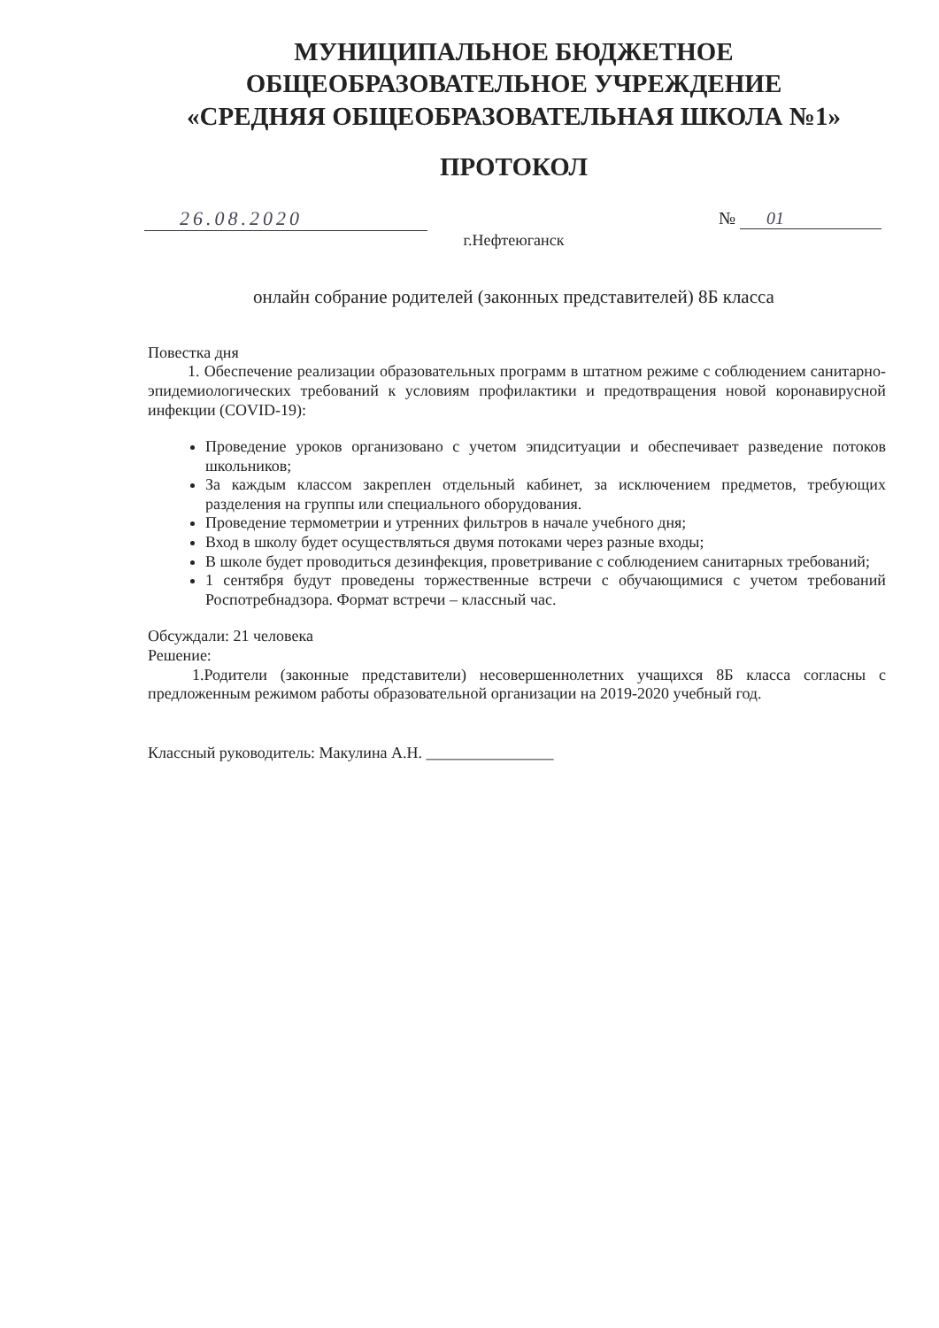МУНИЦИПАЛЬНОЕ БЮДЖЕТНОЕ
ОБЩЕОБРАЗОВАТЕЛЬНОЕ УЧРЕЖДЕНИЕ
«СРЕДНЯЯ ОБЩЕОБРАЗОВАТЕЛЬНАЯ ШКОЛА №1»
ПРОТОКОЛ
26.08.2020 № 01
г.Нефтеюганск
онлайн собрание родителей (законных представителей) 8Б класса
Повестка дня
1. Обеспечение реализации образовательных программ в штатном режиме с соблюдением санитарно-эпидемиологических требований к условиям профилактики и предотвращения новой коронавирусной инфекции (COVID-19):
Проведение уроков организовано с учетом эпидситуации и обеспечивает разведение потоков школьников;
За каждым классом закреплен отдельный кабинет, за исключением предметов, требующих разделения на группы или специального оборудования.
Проведение термометрии и утренних фильтров в начале учебного дня;
Вход в школу будет осуществляться двумя потоками через разные входы;
В школе будет проводиться дезинфекция, проветривание с соблюдением санитарных требований;
1 сентября будут проведены торжественные встречи с обучающимися с учетом требований Роспотребнадзора. Формат встречи – классный час.
Обсуждали: 21 человека
Решение:
1.Родители (законные представители) несовершеннолетних учащихся 8Б класса согласны с предложенным режимом работы образовательной организации на 2019-2020 учебный год.
Классный руководитель: Макулина А.Н. ________________